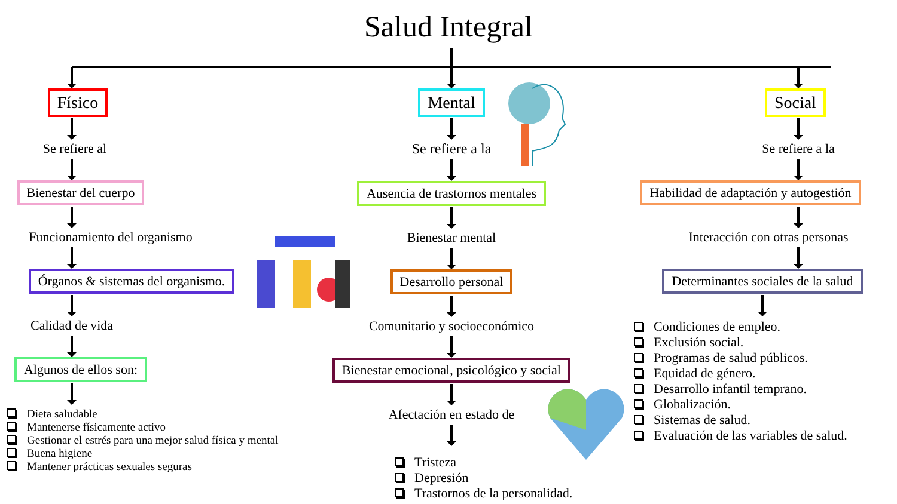Salud Integral
Físico
Se refiere al
Bienestar del cuerpo
Funcionamiento del organismo
Órganos & sistemas del organismo.
Calidad de vida
Algunos de ellos son:
Dieta saludable
Mantenerse físicamente activo
Gestionar el estrés para una mejor salud física y mental
Buena higiene
Mantener prácticas sexuales seguras
Mental
Se refiere a la
Ausencia de trastornos mentales
Bienestar mental
Desarrollo personal
Comunitario y socioeconómico
Bienestar emocional, psicológico y social
Afectación en estado de
Tristeza
Depresión
Trastornos de la personalidad.
Social
Se refiere a la
Habilidad de adaptación y autogestión
Interacción con otras personas
Determinantes sociales de la salud
Condiciones de empleo.
Exclusión social.
Programas de salud públicos.
Equidad de género.
Desarrollo infantil temprano.
Globalización.
Sistemas de salud.
Evaluación de las variables de salud.